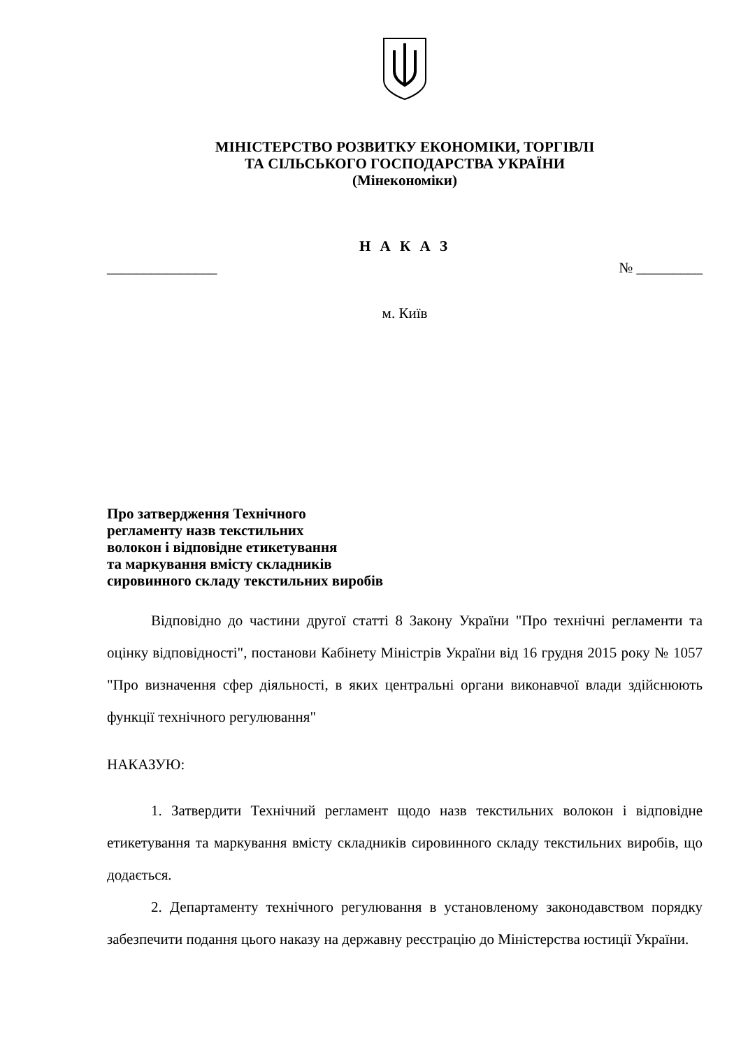МІНІСТЕРСТВО РОЗВИТКУ ЕКОНОМІКИ, ТОРГІВЛІ
ТА СІЛЬСЬКОГО ГОСПОДАРСТВА УКРАЇНИ
(Мінекономіки)
Н А К А З
_______________ № _________
м. Київ
Про затвердження Технічного
регламенту назв текстильних
волокон і відповідне етикетування
та маркування вмісту складників
сировинного складу текстильних виробів
Відповідно до частини другої статті 8 Закону України "Про технічні регламенти та оцінку відповідності", постанови Кабінету Міністрів України від 16 грудня 2015 року № 1057 "Про визначення сфер діяльності, в яких центральні органи виконавчої влади здійснюють функції технічного регулювання"
НАКАЗУЮ:
1. Затвердити Технічний регламент щодо назв текстильних волокон і відповідне етикетування та маркування вмісту складників сировинного складу текстильних виробів, що додається.
2. Департаменту технічного регулювання в установленому законодавством порядку забезпечити подання цього наказу на державну реєстрацію до Міністерства юстиції України.